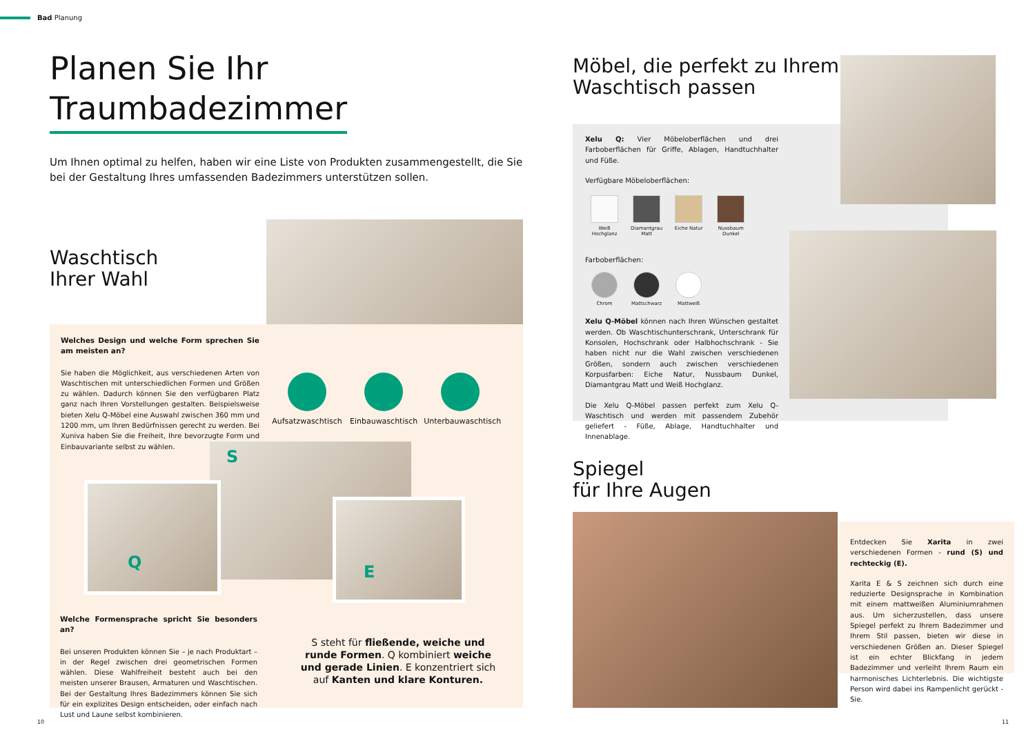Bad Planung
Planen Sie Ihr
Traumbadezimmer
Um Ihnen optimal zu helfen, haben wir eine Liste von Produkten zusammengestellt, die Sie bei der Gestaltung Ihres umfassenden Badezimmers unterstützen sollen.
Waschtisch
Ihrer Wahl
Welches Design und welche Form sprechen Sie am meisten an?
Sie haben die Möglichkeit, aus verschiedenen Arten von Waschtischen mit unterschiedlichen Formen und Größen zu wählen. Dadurch können Sie den verfügbaren Platz ganz nach Ihren Vorstellungen gestalten. Beispielsweise bieten Xelu Q-Möbel eine Auswahl zwischen 360 mm und 1200 mm, um Ihren Bedürfnissen gerecht zu werden. Bei Xuniva haben Sie die Freiheit, Ihre bevorzugte Form und Einbauvariante selbst zu wählen.
Aufsatzwaschtisch
Einbauwaschtisch
Unterbauwaschtisch
S
Q
E
Welche Formensprache spricht Sie besonders an?
Bei unseren Produkten können Sie – je nach Produktart – in der Regel zwischen drei geometrischen Formen wählen. Diese Wahlfreiheit besteht auch bei den meisten unserer Brausen, Armaturen und Waschtischen. Bei der Gestaltung Ihres Badezimmers können Sie sich für ein explizites Design entscheiden, oder einfach nach Lust und Laune selbst kombinieren.
S steht für fließende, weiche und runde Formen. Q kombiniert weiche und gerade Linien. E konzentriert sich auf Kanten und klare Konturen.
10
Möbel, die perfekt zu Ihrem
Waschtisch passen
Xelu Q: Vier Möbeloberflächen und drei Farboberflächen für Griffe, Ablagen, Handtuchhalter und Füße.
Verfügbare Möbeloberflächen:
Weiß Hochglanz
Diamantgrau Matt
Eiche Natur
Nussbaum Dunkel
Farboberflächen:
Chrom Mattschwarz Mattweiß
Xelu Q-Möbel können nach Ihren Wünschen gestaltet werden. Ob Waschtischunterschrank, Unterschrank für Konsolen, Hochschrank oder Halbhochschrank - Sie haben nicht nur die Wahl zwischen verschiedenen Größen, sondern auch zwischen verschiedenen Korpusfarben: Eiche Natur, Nussbaum Dunkel, Diamantgrau Matt und Weiß Hochglanz.
Die Xelu Q-Möbel passen perfekt zum Xelu Q-Waschtisch und werden mit passendem Zubehör geliefert - Füße, Ablage, Handtuchhalter und Innenablage.
Spiegel
für Ihre Augen
Entdecken Sie Xarita in zwei verschiedenen Formen - rund (S) und rechteckig (E).
Xarita E & S zeichnen sich durch eine reduzierte Designsprache in Kombination mit einem mattweißen Aluminiumrahmen aus. Um sicherzustellen, dass unsere Spiegel perfekt zu Ihrem Badezimmer und Ihrem Stil passen, bieten wir diese in verschiedenen Größen an. Dieser Spiegel ist ein echter Blickfang in jedem Badezimmer und verleiht Ihrem Raum ein harmonisches Lichterlebnis. Die wichtigste Person wird dabei ins Rampenlicht gerückt - Sie.
11